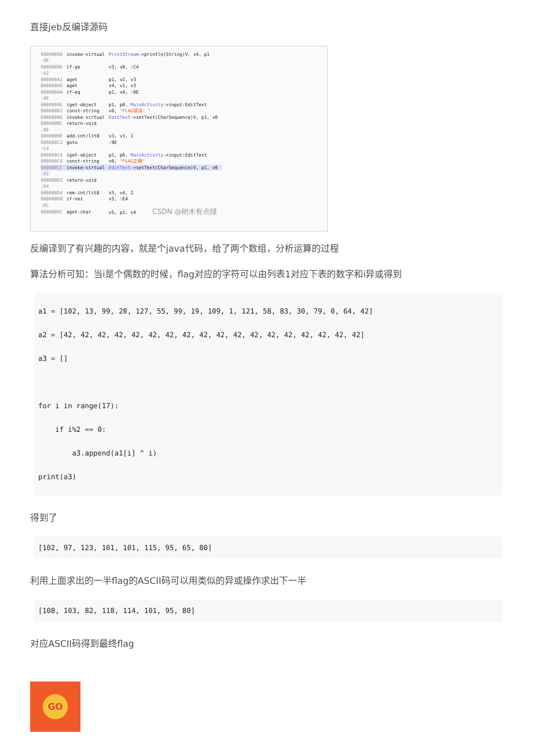直接jeb反编译源码
| 00000098 | invoke-virtual | PrintStream ->println(String)V, v4, p1 |
| :9E | | |
| 0000009E | if-ge | v3, v0, :C4 |
| :A2 | | |
| 000000A2 | aget | p1, v2, v3 |
| 000000A6 | aget | v4, v1, v3 |
| 000000AA | if-eq | p1, v4, :BE |
| :AE | | |
| 000000AE | iget-object | p1, p0, MainActivity ->input:EditText |
| 000000B2 | const-string | v0, "FLAG错误: " |
| 000000B6 | invoke-virtual | EditText ->setText(CharSequence)V, p1, v0 |
| 000000BC | return-void | |
| :BE | | |
| 000000BE | add-int/lit8 | v3, v3, 1 |
| 000000C2 | goto | :9E |
| :C4 | | |
| 000000C4 | iget-object | p1, p0, MainActivity ->input:EditText |
| 000000C8 | const-string | v0, "FLAG正确" |
| 000000CC | invoke-virtual | EditText ->setText(CharSequence)V, p1, v0 |
| :D2 | | |
| 000000D2 | return-void | |
| :D4 | | |
| 000000D4 | rem-int/lit8 | v5, v4, 2 |
| 000000D8 | if-nez | v5, :E4 |
| :DC | | |
| 000000DC | aget-char | v5, p1, v4 CSDN @树木有点绿 |
反编译到了有兴趣的内容，就是个java代码，给了两个数组，分析运算的过程
算法分析可知：当i是个偶数的时候，flag对应的字符可以由列表1对应下表的数字和i异或得到
a1 = [102, 13, 99, 28, 127, 55, 99, 19, 109, 1, 121, 58, 83, 30, 79, 0, 64, 42]
a2 = [42, 42, 42, 42, 42, 42, 42, 42, 42, 42, 42, 42, 42, 42, 42, 42, 42, 42]
a3 = []

for i in range(17):
    if i%2 == 0:
        a3.append(a1[i] ^ i)
print(a3)
得到了
[102, 97, 123, 101, 101, 115, 95, 65, 80]
利用上面求出的一半flag的ASCII码可以用类似的异或操作求出下一半
[108, 103, 82, 118, 114, 101, 95, 80]
对应ASCII码得到最终flag
GO